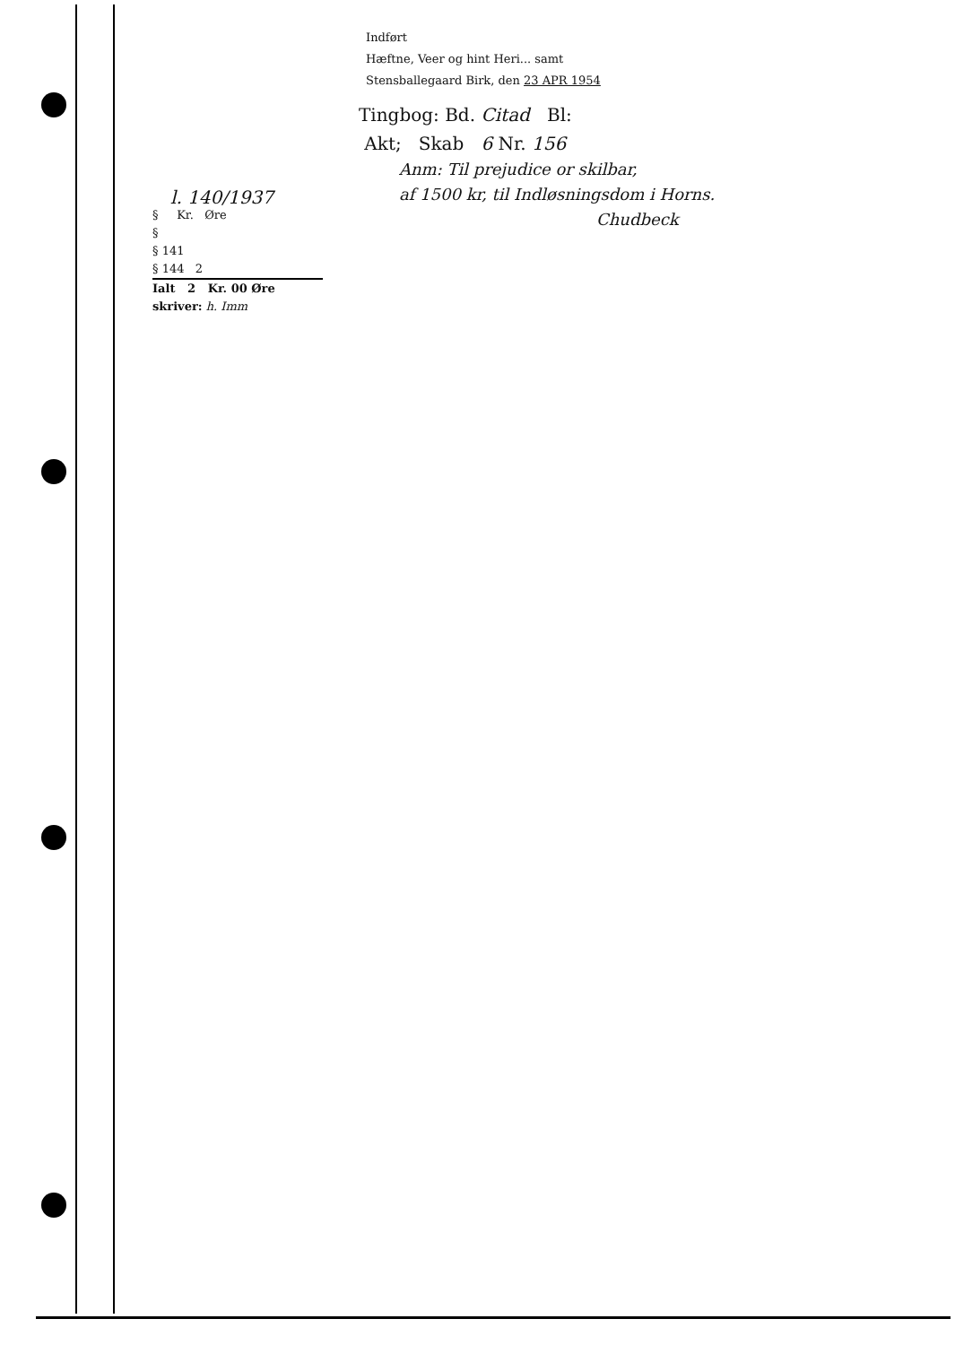Indført
Hæftne, Veer og hint Heri... samt
Stensballegaard Birk, den 23 APR 1954
Tingbog: Bd. Citad Bl:
Akt; Skab 6 Nr. 156
Anm: Til prejudice or skilbar,
af 1500 kr, til Indløsningsdom i Horns.
Chudbeck
l. 140/1937
§ Kr. Øre
§
§ 141
§ 144 2
Ialt 2 Kr. 00 Øre
skriver: h. Imm